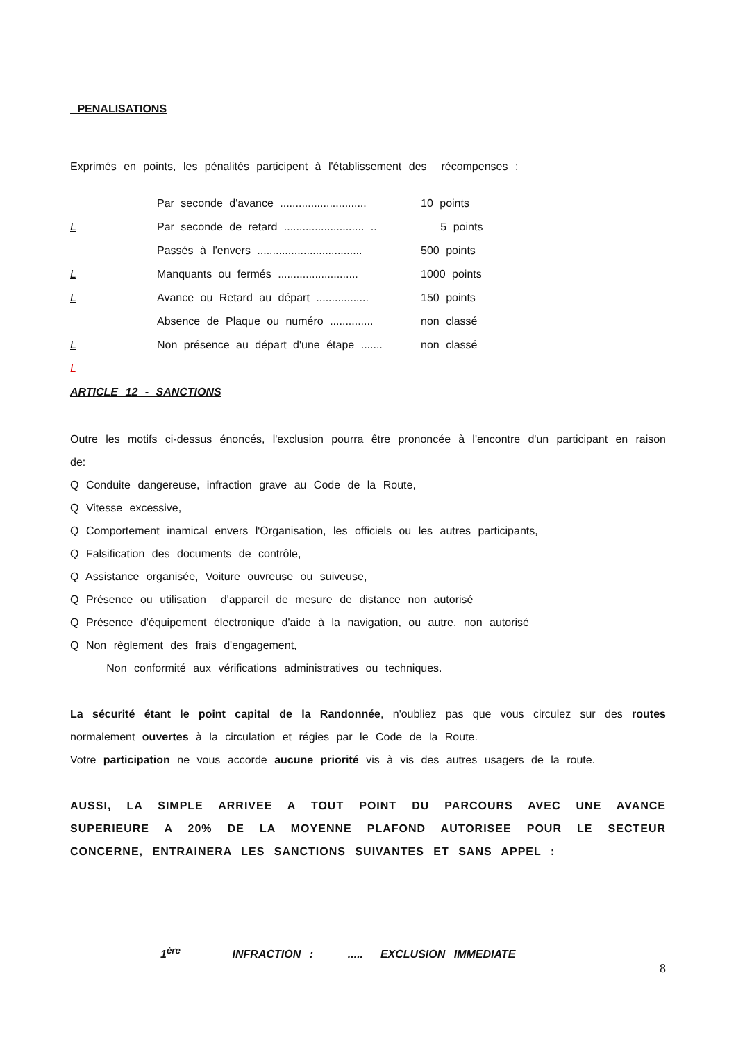PENALISATIONS
Exprimés en points, les pénalités participent à l'établissement des récompenses :
| | Par seconde d'avance ............................ | 10 points |
| L | Par seconde de retard .......................... .. | 5 points |
| | Passés à l'envers .................................. | 500 points |
| L | Manquants ou fermés .......................... | 1000 points |
| L | Avance ou Retard au départ ................. | 150 points |
| | Absence de Plaque ou numéro .............. | non classé |
| L | Non présence au départ d'une étape ....... | non classé |
| L | | |
ARTICLE 12 - SANCTIONS
Outre les motifs ci-dessus énoncés, l'exclusion pourra être prononcée à l'encontre d'un participant en raison de:
Q Conduite dangereuse, infraction grave au Code de la Route,
Q Vitesse excessive,
Q Comportement inamical envers l'Organisation, les officiels ou les autres participants,
Q Falsification des documents de contrôle,
Q Assistance organisée, Voiture ouvreuse ou suiveuse,
Q Présence ou utilisation d'appareil de mesure de distance non autorisé
Q Présence d'équipement électronique d'aide à la navigation, ou autre, non autorisé
Q Non règlement des frais d'engagement,
Non conformité aux vérifications administratives ou techniques.
La sécurité étant le point capital de la Randonnée, n'oubliez pas que vous circulez sur des routes normalement ouvertes à la circulation et régies par le Code de la Route.
Votre participation ne vous accorde aucune priorité vis à vis des autres usagers de la route.
AUSSI, LA SIMPLE ARRIVEE A TOUT POINT DU PARCOURS AVEC UNE AVANCE SUPERIEURE A 20% DE LA MOYENNE PLAFOND AUTORISEE POUR LE SECTEUR CONCERNE, ENTRAINERA LES SANCTIONS SUIVANTES ET SANS APPEL :
1<sup>ère</sup> INFRACTION : ..... EXCLUSION IMMEDIATE
8